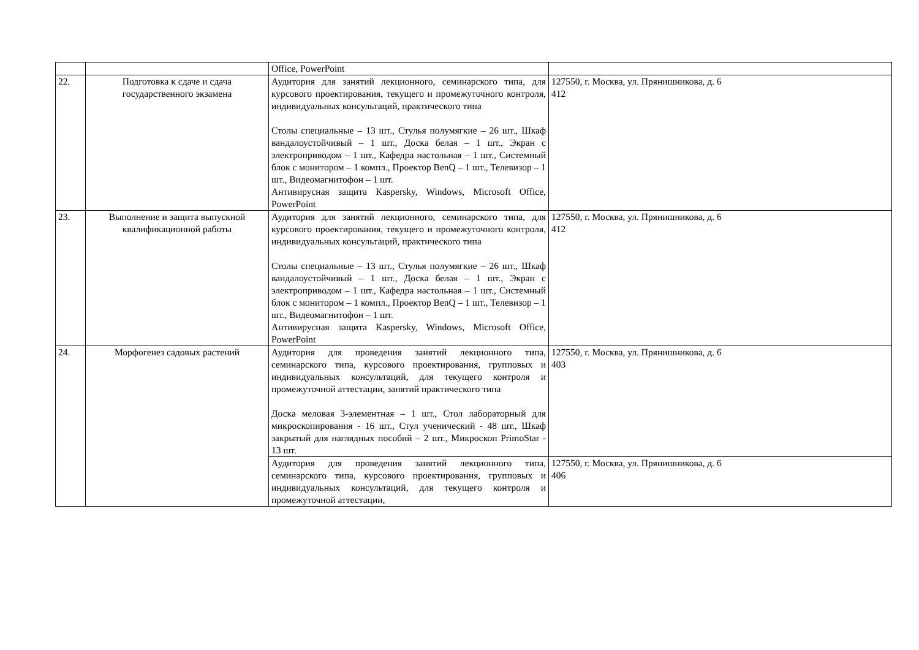| | | Office, PowerPoint | |
| 22. | Подготовка к сдаче и сдача государственного экзамена | Аудитория для занятий лекционного, семинарского типа, для курсового проектирования, текущего и промежуточного контроля, индивидуальных консультаций, практического типа Столы специальные – 13 шт., Стулья полумягкие – 26 шт., Шкаф вандалоустойчивый – 1 шт., Доска белая – 1 шт., Экран с электроприводом – 1 шт., Кафедра настольная – 1 шт., Системный блок с монитором – 1 компл., Проектор BenQ – 1 шт., Телевизор – 1 шт., Видеомагнитофон – 1 шт. Антивирусная защита Kaspersky, Windows, Microsoft Office, PowerPoint | 127550, г. Москва, ул. Прянишникова, д. 6 412 |
| 23. | Выполнение и защита выпускной квалификационной работы | Аудитория для занятий лекционного, семинарского типа, для курсового проектирования, текущего и промежуточного контроля, индивидуальных консультаций, практического типа Столы специальные – 13 шт., Стулья полумягкие – 26 шт., Шкаф вандалоустойчивый – 1 шт., Доска белая – 1 шт., Экран с электроприводом – 1 шт., Кафедра настольная – 1 шт., Системный блок с монитором – 1 компл., Проектор BenQ – 1 шт., Телевизор – 1 шт., Видеомагнитофон – 1 шт. Антивирусная защита Kaspersky, Windows, Microsoft Office, PowerPoint | 127550, г. Москва, ул. Прянишникова, д. 6 412 |
| 24. | Морфогенез садовых растений | Аудитория для проведения занятий лекционного типа, семинарского типа, курсового проектирования, групповых и индивидуальных консультаций, для текущего контроля и промежуточной аттестации, занятий практического типа Доска меловая 3-элементная – 1 шт., Стол лабораторный для микроскопирования - 16 шт., Стул ученический - 48 шт., Шкаф закрытый для наглядных пособий – 2 шт., Микроскоп PrimoStar - 13 шт. | 127550, г. Москва, ул. Прянишникова, д. 6 403 |
| | | Аудитория для проведения занятий лекционного типа, семинарского типа, курсового проектирования, групповых и индивидуальных консультаций, для текущего контроля и промежуточной аттестации, | 127550, г. Москва, ул. Прянишникова, д. 6 406 |